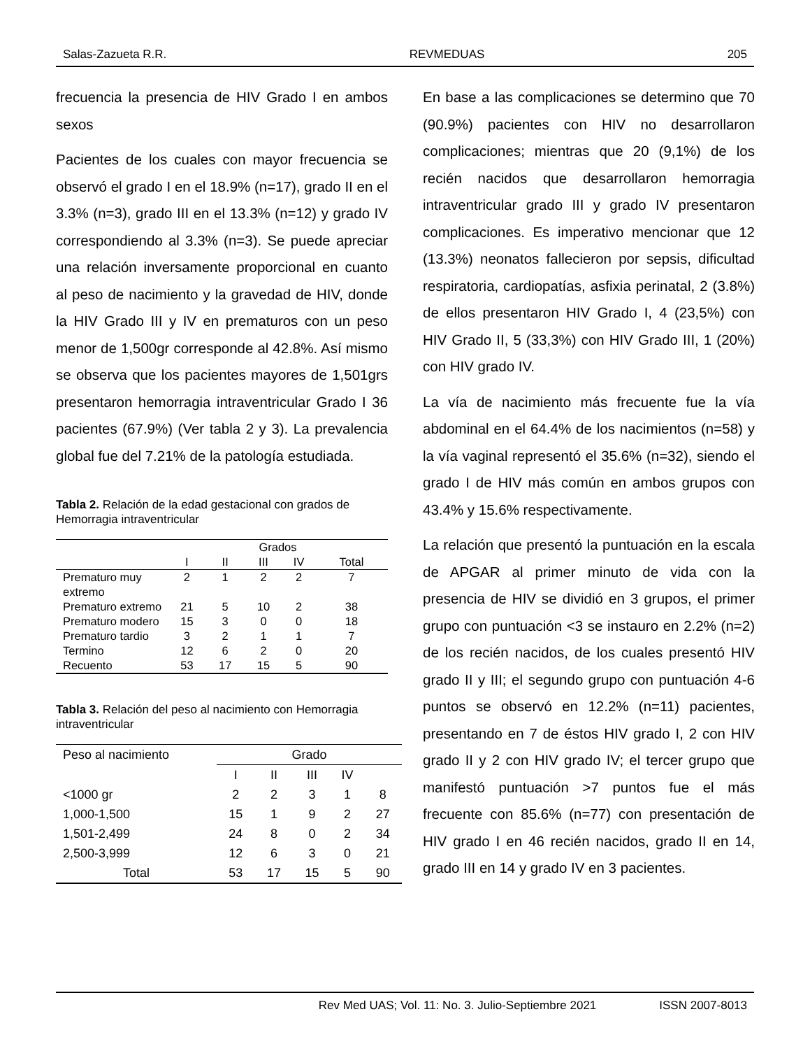Salas-Zazueta R.R. REVMEDUAS 205
frecuencia la presencia de HIV Grado I en ambos sexos
Pacientes de los cuales con mayor frecuencia se observó el grado I en el 18.9% (n=17), grado II en el 3.3% (n=3), grado III en el 13.3% (n=12) y grado IV correspondiendo al 3.3% (n=3). Se puede apreciar una relación inversamente proporcional en cuanto al peso de nacimiento y la gravedad de HIV, donde la HIV Grado III y IV en prematuros con un peso menor de 1,500gr corresponde al 42.8%. Así mismo se observa que los pacientes mayores de 1,501grs presentaron hemorragia intraventricular Grado I 36 pacientes (67.9%) (Ver tabla 2 y 3). La prevalencia global fue del 7.21% de la patología estudiada.
Tabla 2. Relación de la edad gestacional con grados de Hemorragia intraventricular
| | Grados | | | | |
| --- | --- | --- | --- | --- | --- |
| | I | II | III | IV | Total |
| Prematuro muy extremo | 2 | 1 | 2 | 2 | 7 |
| Prematuro extremo | 21 | 5 | 10 | 2 | 38 |
| Prematuro modero | 15 | 3 | 0 | 0 | 18 |
| Prematuro tardio | 3 | 2 | 1 | 1 | 7 |
| Termino | 12 | 6 | 2 | 0 | 20 |
| Recuento | 53 | 17 | 15 | 5 | 90 |
Tabla 3. Relación del peso al nacimiento con Hemorragia intraventricular
| Peso al nacimiento | Grado | | | | |
| --- | --- | --- | --- | --- | --- |
| | I | II | III | IV | |
| <1000 gr | 2 | 2 | 3 | 1 | 8 |
| 1,000-1,500 | 15 | 1 | 9 | 2 | 27 |
| 1,501-2,499 | 24 | 8 | 0 | 2 | 34 |
| 2,500-3,999 | 12 | 6 | 3 | 0 | 21 |
| Total | 53 | 17 | 15 | 5 | 90 |
En base a las complicaciones se determino que 70 (90.9%) pacientes con HIV no desarrollaron complicaciones; mientras que 20 (9,1%) de los recién nacidos que desarrollaron hemorragia intraventricular grado III y grado IV presentaron complicaciones. Es imperativo mencionar que 12 (13.3%) neonatos fallecieron por sepsis, dificultad respiratoria, cardiopatías, asfixia perinatal, 2 (3.8%) de ellos presentaron HIV Grado I, 4 (23,5%) con HIV Grado II, 5 (33,3%) con HIV Grado III, 1 (20%) con HIV grado IV.
La vía de nacimiento más frecuente fue la vía abdominal en el 64.4% de los nacimientos (n=58) y la vía vaginal representó el 35.6% (n=32), siendo el grado I de HIV más común en ambos grupos con 43.4% y 15.6% respectivamente.
La relación que presentó la puntuación en la escala de APGAR al primer minuto de vida con la presencia de HIV se dividió en 3 grupos, el primer grupo con puntuación <3 se instauro en 2.2% (n=2) de los recién nacidos, de los cuales presentó HIV grado II y III; el segundo grupo con puntuación 4-6 puntos se observó en 12.2% (n=11) pacientes, presentando en 7 de éstos HIV grado I, 2 con HIV grado II y 2 con HIV grado IV; el tercer grupo que manifestó puntuación >7 puntos fue el más frecuente con 85.6% (n=77) con presentación de HIV grado I en 46 recién nacidos, grado II en 14, grado III en 14 y grado IV en 3 pacientes.
Rev Med UAS; Vol. 11: No. 3. Julio-Septiembre 2021 ISSN 2007-8013